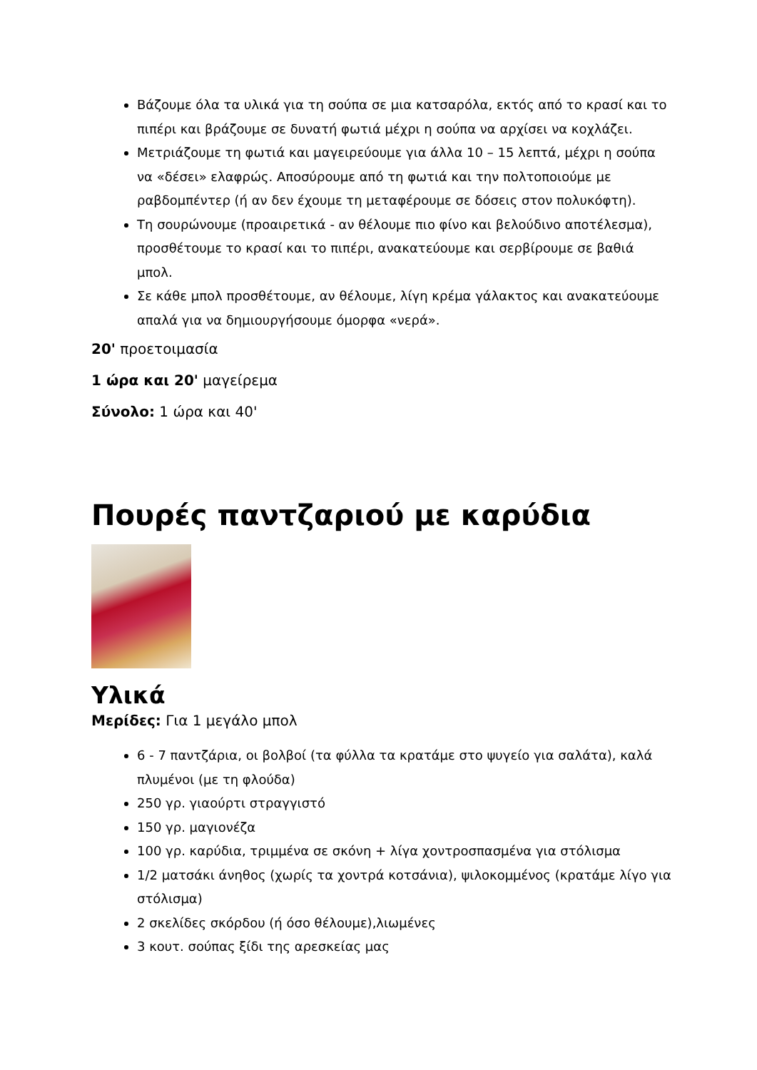Βάζουμε όλα τα υλικά για τη σούπα σε μια κατσαρόλα, εκτός από το κρασί και το πιπέρι και βράζουμε σε δυνατή φωτιά μέχρι η σούπα να αρχίσει να κοχλάζει.
Μετριάζουμε τη φωτιά και μαγειρεύουμε για άλλα 10 – 15 λεπτά, μέχρι η σούπα να «δέσει» ελαφρώς. Αποσύρουμε από τη φωτιά και την πολτοποιούμε με ραβδομπέντερ (ή αν δεν έχουμε τη μεταφέρουμε σε δόσεις στον πολυκόφτη).
Τη σουρώνουμε (προαιρετικά - αν θέλουμε πιο φίνο και βελούδινο αποτέλεσμα), προσθέτουμε το κρασί και το πιπέρι, ανακατεύουμε και σερβίρουμε σε βαθιά μπολ.
Σε κάθε μπολ προσθέτουμε, αν θέλουμε, λίγη κρέμα γάλακτος και ανακατεύουμε απαλά για να δημιουργήσουμε όμορφα «νερά».
20' προετοιμασία
1 ώρα και 20' μαγείρεμα
Σύνολο: 1 ώρα και 40'
Πουρές παντζαριού με καρύδια
Υλικά
Μερίδες: Για 1 μεγάλο μπολ
6 - 7 παντζάρια, οι βολβοί (τα φύλλα τα κρατάμε στο ψυγείο για σαλάτα), καλά πλυμένοι (με τη φλούδα)
250 γρ. γιαούρτι στραγγιστό
150 γρ. μαγιονέζα
100 γρ. καρύδια, τριμμένα σε σκόνη + λίγα χοντροσπασμένα για στόλισμα
1/2 ματσάκι άνηθος (χωρίς τα χοντρά κοτσάνια), ψιλοκομμένος (κρατάμε λίγο για στόλισμα)
2 σκελίδες σκόρδου (ή όσο θέλουμε),λιωμένες
3 κουτ. σούπας ξίδι της αρεσκείας μας